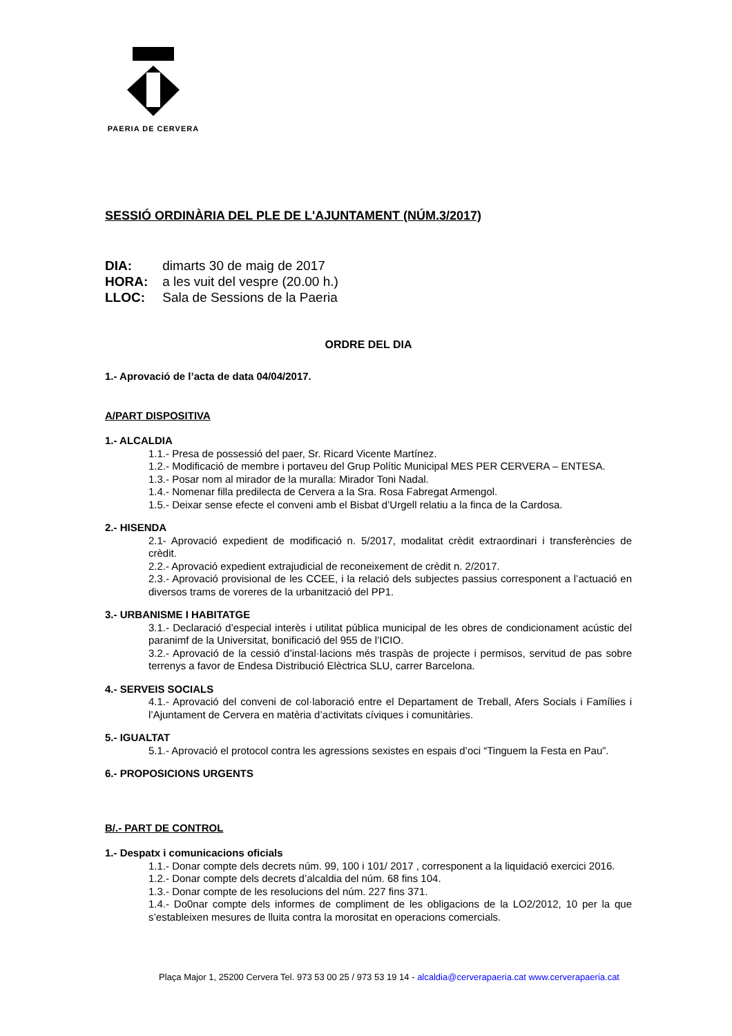PAERIA DE CERVERA
SESSIÓ ORDINÀRIA DEL PLE DE L'AJUNTAMENT (NÚM.3/2017)
DIA: dimarts 30 de maig de 2017
HORA: a les vuit del vespre (20.00 h.)
LLOC: Sala de Sessions de la Paeria
ORDRE DEL DIA
1.- Aprovació de l’acta de data 04/04/2017.
A/PART DISPOSITIVA
1.- ALCALDIA
1.1.- Presa de possessió del paer, Sr. Ricard Vicente Martínez.
1.2.- Modificació de membre i portaveu del Grup Polític Municipal MES PER CERVERA – ENTESA.
1.3.- Posar nom al mirador de la muralla: Mirador Toni Nadal.
1.4.- Nomenar filla predilecta de Cervera a la Sra. Rosa Fabregat Armengol.
1.5.- Deixar sense efecte el conveni amb el Bisbat d’Urgell relatiu a la finca de la Cardosa.
2.- HISENDA
2.1- Aprovació expedient de modificació n. 5/2017, modalitat crèdit extraordinari i transferències de crèdit.
2.2.- Aprovació expedient extrajudicial de reconeixement de crèdit n. 2/2017.
2.3.- Aprovació provisional de les CCEE, i la relació dels subjectes passius corresponent a l’actuació en diversos trams de voreres de la urbanització del PP1.
3.- URBANISME I HABITATGE
3.1.- Declaració d’especial interès i utilitat pública municipal de les obres de condicionament acústic del paranimf de la Universitat, bonificació del 955 de l’ICIO.
3.2.- Aprovació de la cessió d’instal·lacions més traspàs de projecte i permisos, servitud de pas sobre terrenys a favor de Endesa Distribució Elèctrica SLU, carrer Barcelona.
4.- SERVEIS SOCIALS
4.1.- Aprovació del conveni de col·laboració entre el Departament de Treball, Afers Socials i Famílies i l’Ajuntament de Cervera en matèria d’activitats cíviques i comunitàries.
5.- IGUALTAT
5.1.- Aprovació el protocol contra les agressions sexistes en espais d’oci “Tinguem la Festa en Pau”.
6.- PROPOSICIONS URGENTS
B/.- PART DE CONTROL
1.- Despatx i comunicacions oficials
1.1.- Donar compte dels decrets núm. 99, 100 i 101/ 2017 , corresponent a la liquidació exercici 2016.
1.2.- Donar compte dels decrets d’alcaldia del núm. 68 fins 104.
1.3.- Donar compte de les resolucions del núm. 227 fins 371.
1.4.- Do0nar compte dels informes de compliment de les obligacions de la LO2/2012, 10 per la que s’estableixen mesures de lluita contra la morositat en operacions comercials.
Plaça Major 1, 25200 Cervera Tel. 973 53 00 25 / 973 53 19 14 - alcaldia@cerverapaeria.cat www.cerverapaeria.cat